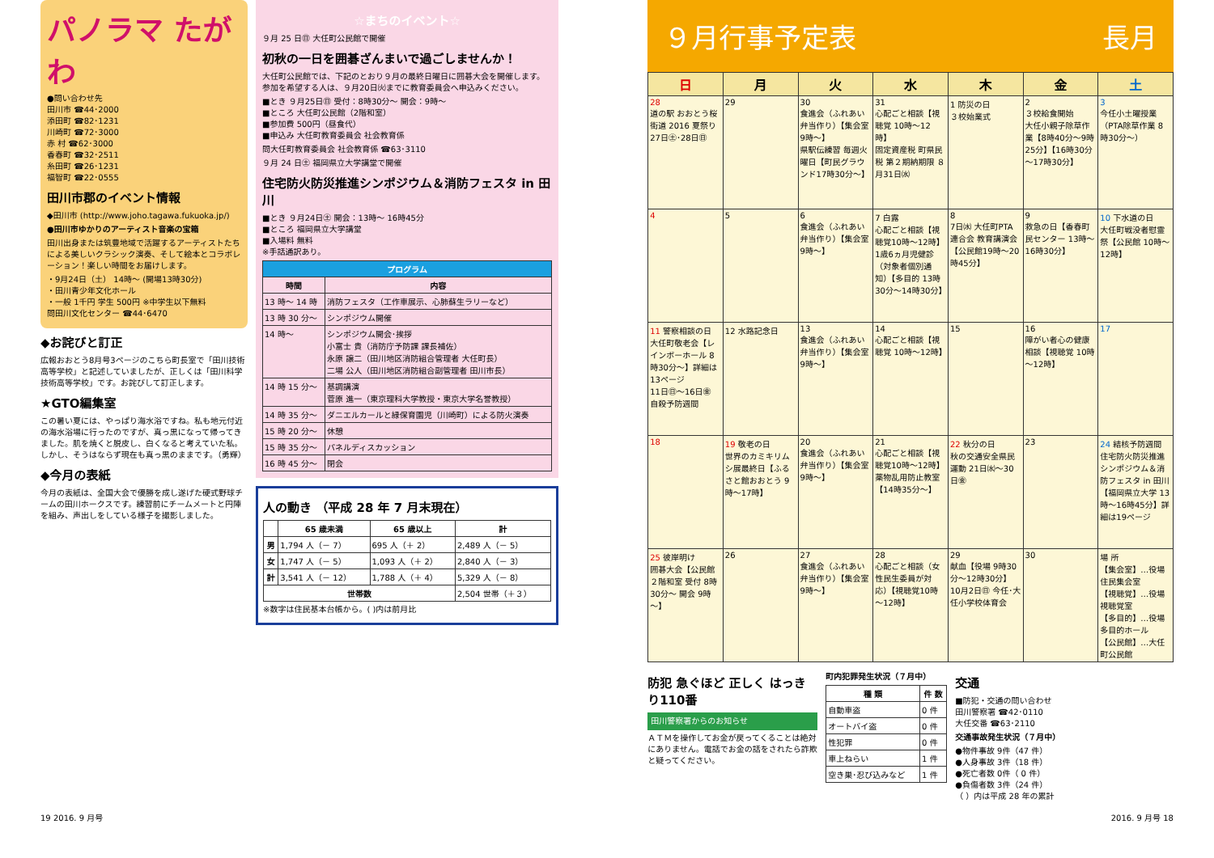パノラマ たがわ
●問い合わせ先
田川市 ☎44･2000
添田町 ☎82･1231
川崎町 ☎72･3000
赤 村 ☎62･3000
香春町 ☎32･2511
糸田町 ☎26･1231
福智町 ☎22･0555
田川市郡のイベント情報
◆田川市 (http://www.joho.tagawa.fukuoka.jp/)
●田川市ゆかりのアーティスト音楽の宝箱
田川出身または筑豊地域で活躍するアーティストたちによる美しいクラシック演奏、そして絵本とコラボレーション！楽しい時間をお届けします。
・9月24日（土） 14時～ (開場13時30分)
・田川青少年文化ホール
・一般 1千円 学生 500円 ※中学生以下無料
問田川文化センター ☎44･6470
◆お詫びと訂正
広報おおとう8月号3ページのこちら町長室で「田川技術高等学校」と記述していましたが、正しくは「田川科学技術高等学校」です。お詫びして訂正します。
★GTO編集室
この暑い夏には、やっぱり海水浴ですね。私も地元付近の海水浴場に行ったのですが、真っ黒になって帰ってきました。肌を焼くと脱皮し、白くなると考えていた私。しかし、そうはならず現在も真っ黒のままです。（勇輝）
◆今月の表紙
今月の表紙は、全国大会で優勝を成し遂げた硬式野球チームの田川ホークスです。練習前にチームメートと円陣を組み、声出しをしている様子を撮影しました。
☆まちのイベント☆
９月 25 日㊐ 大任町公民館で開催
初秋の一日を囲碁ざんまいで過ごしませんか！
大任町公民館では、下記のとおり９月の最終日曜日に囲碁大会を開催します。参加を希望する人は、９月20日㈫までに教育委員会へ申込みください。
■とき ９月25日㊐ 受付：8時30分～ 開会：9時～
■ところ 大任町公民館（2階和室）
■参加費 500円（昼食代）
■申込み 大任町教育委員会 社会教育係
問大任町教育委員会 社会教育係 ☎63･3110
９月 24 日㊏ 福岡県立大学講堂で開催
住宅防火防災推進シンポジウム＆消防フェスタ in 田川
■とき ９月24日㊏ 開会：13時～ 16時45分
■ところ 福岡県立大学講堂
■入場料 無料
※手話通訳あり。
| プログラム | |
| --- | --- |
| 時間 | 内容 |
| 13 時～ 14 時 | 消防フェスタ（工作車展示、心肺蘇生ラリーなど） |
| 13 時 30 分～ | シンポジウム開催 |
| 14 時～ | シンポジウム開会･挨拶 小富士 貴（消防庁予防課 課長補佐） 永原 譲二（田川地区消防組合管理者 大任町長） 二場 公人（田川地区消防組合副管理者 田川市長） |
| 14 時 15 分～ | 基調講演 菅原 進一（東京理科大学教授・東京大学名誉教授） |
| 14 時 35 分～ | ダニエルカールと緑保育園児（川崎町）による防火演奏 |
| 15 時 20 分～ | 休憩 |
| 15 時 35 分～ | パネルディスカッション |
| 16 時 45 分～ | 閉会 |
人の動き （平成 28 年 7 月末現在）
| | 65 歳未満 | 65 歳以上 | 計 |
| --- | --- | --- | --- |
| 男 | 1,794 人（－ 7） | 695 人（＋ 2） | 2,489 人（－ 5） |
| 女 | 1,747 人（－ 5） | 1,093 人（＋ 2） | 2,840 人（－ 3） |
| 計 | 3,541 人（－ 12） | 1,788 人（＋ 4） | 5,329 人（－ 8） |
| 世帯数 | | | 2,504 世帯（＋３） |
※数字は住民基本台帳から。( )内は前月比
９月行事予定表 長月
| 日 | 月 | 火 | 水 | 木 | 金 | 土 |
| --- | --- | --- | --- | --- | --- | --- |
| 28 道の駅 おおとう桜街道 2016 夏祭り 27日㊏･28日㊐ | 29 | 30 食進会（ふれあい弁当作り）【集会室 9時～】 県駅伝練習 毎週火曜日【町民グラウンド17時30分～】 | 31 心配ごと相談【視聴覚 10時～12時】 固定資産税 町県民税 第２期納期限 ８月31日㈬ | 1 防災の日 ３校始業式 | 2 ３校給食開始 大任小親子除草作業【8時40分～9時25分】【16時30分～17時30分】 | 3 今任小土曜授業（PTA除草作業 8時30分～） |
| 4 | 5 | 6 食進会（ふれあい弁当作り）【集会室 9時～】 | 7 白露 心配ごと相談【視聴覚10時～12時】 1歳6ヵ月児健診（対象者個別通知）【多目的 13時30分～14時30分】 | 8 7日㈬ 大任町PTA連合会 教育講演会【公民館19時～20時45分】 | 9 救急の日【香春町民センター 13時～16時30分】 | 10 下水道の日 大任町戦没者慰霊祭【公民館 10時～12時】 |
| 11 警察相談の日 大任町敬老会【レインボーホール 8時30分～】詳細は13ページ 11日㊐～16日㊎ 自殺予防週間 | 12 水路記念日 | 13 食進会（ふれあい弁当作り）【集会室 9時～】 | 14 心配ごと相談【視聴覚 10時～12時】 | 15 | 16 障がい者心の健康相談【視聴覚 10時～12時】 | 17 |
| 18 | 19 敬老の日 世界のカミキリムシ展最終日【ふるさと館おおとう 9時～17時】 | 20 食進会（ふれあい弁当作り）【集会室 9時～】 | 21 心配ごと相談【視聴覚10時～12時】 薬物乱用防止教室【14時35分～】 | 22 秋分の日 秋の交通安全県民運動 21日㈬～30日㊎ | 23 | 24 結核予防週間 住宅防火防災推進シンポジウム＆消防フェスタ in 田川【福岡県立大学 13時～16時45分】詳細は19ページ |
| 25 彼岸明け 囲碁大会【公民館２階和室 受付 8時30分～ 開会 9時～】 | 26 | 27 食進会（ふれあい弁当作り）【集会室 9時～】 | 28 心配ごと相談（女性民生委員が対応）【視聴覚10時～12時】 | 29 献血【役場 9時30分～12時30分】 10月2日㊐ 今任･大任小学校体育会 | 30 | 場 所 【集会室】…役場住民集会室 【視聴覚】…役場視聴覚室 【多目的】…役場多目的ホール 【公民館】…大任町公民館 |
防犯 急ぐほど 正しく はっきり110番
田川警察署からのお知らせ
ＡＴＭを操作してお金が戻ってくることは絶対にありません。電話でお金の話をされたら詐欺と疑ってください。
町内犯罪発生状況（７月中）
| 種 類 | 件 数 |
| --- | --- |
| 自動車盗 | 0 件 |
| オートバイ盗 | 0 件 |
| 性犯罪 | 0 件 |
| 車上ねらい | 1 件 |
| 空き巣･忍び込みなど | 1 件 |
交通
■防犯・交通の問い合わせ
田川警察署 ☎42･0110
大任交番 ☎63･2110
交通事故発生状況（７月中）
●物件事故 9件（47 件）
●人身事故 3件（18 件）
●死亡者数 0件（ 0 件）
●負傷者数 3件（24 件）
（ ）内は平成 28 年の累計
19 2016. 9 月号 2016. 9 月号 18